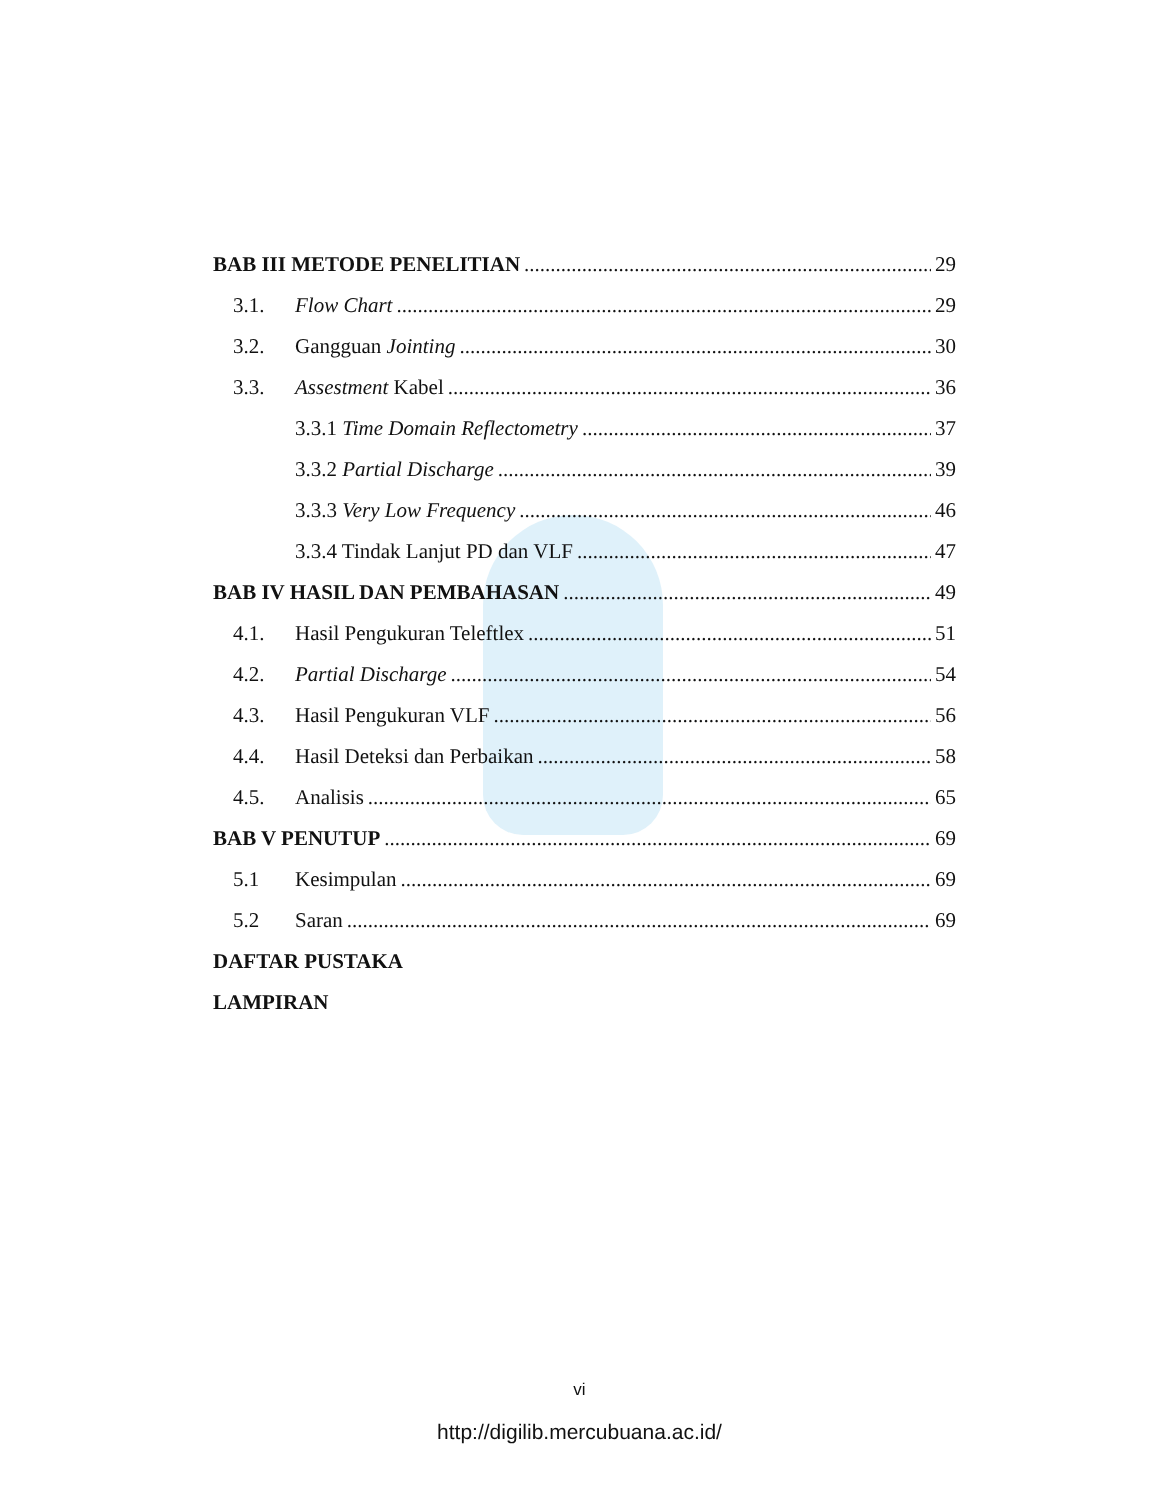BAB III METODE PENELITIAN 29
3.1. Flow Chart 29
3.2. Gangguan Jointing 30
3.3. Assestment Kabel 36
3.3.1 Time Domain Reflectometry 37
3.3.2 Partial Discharge 39
3.3.3 Very Low Frequency 46
3.3.4 Tindak Lanjut PD dan VLF 47
BAB IV HASIL DAN PEMBAHASAN 49
4.1. Hasil Pengukuran Teleftlex 51
4.2. Partial Discharge 54
4.3. Hasil Pengukuran VLF 56
4.4. Hasil Deteksi dan Perbaikan 58
4.5. Analisis 65
BAB V PENUTUP 69
5.1 Kesimpulan 69
5.2 Saran 69
DAFTAR PUSTAKA
LAMPIRAN
vi
http://digilib.mercubuana.ac.id/